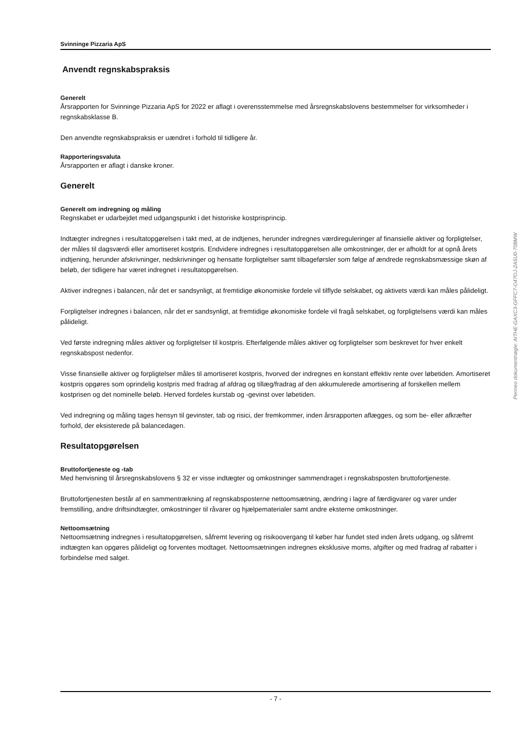Svinninge Pizzaria ApS
Anvendt regnskabspraksis
Generelt
Årsrapporten for Svinninge Pizzaria ApS for 2022 er aflagt i overensstemmelse med årsregnskabslovens bestemmelser for virksomheder i regnskabsklasse B.
Den anvendte regnskabspraksis er uændret i forhold til tidligere år.
Rapporteringsvaluta
Årsrapporten er aflagt i danske kroner.
Generelt
Generelt om indregning og måling
Regnskabet er udarbejdet med udgangspunkt i det historiske kostprisprincip.
Indtægter indregnes i resultatopgørelsen i takt med, at de indtjenes, herunder indregnes værdireguleringer af finansielle aktiver og forpligtelser, der måles til dagsværdi eller amortiseret kostpris. Endvidere indregnes i resultatopgørelsen alle omkostninger, der er afholdt for at opnå årets indtjening, herunder afskrivninger, nedskrivninger og hensatte forpligtelser samt tilbageførsler som følge af ændrede regnskabsmæssige skøn af beløb, der tidligere har været indregnet i resultatopgørelsen.
Aktiver indregnes i balancen, når det er sandsynligt, at fremtidige økonomiske fordele vil tilflyde selskabet, og aktivets værdi kan måles pålideligt.
Forpligtelser indregnes i balancen, når det er sandsynligt, at fremtidige økonomiske fordele vil fragå selskabet, og forpligtelsens værdi kan måles pålideligt.
Ved første indregning måles aktiver og forpligtelser til kostpris. Efterfølgende måles aktiver og forpligtelser som beskrevet for hver enkelt regnskabspost nedenfor.
Visse finansielle aktiver og forpligtelser måles til amortiseret kostpris, hvorved der indregnes en konstant effektiv rente over løbetiden. Amortiseret kostpris opgøres som oprindelig kostpris med fradrag af afdrag og tillæg/fradrag af den akkumulerede amortisering af forskellen mellem kostprisen og det nominelle beløb. Herved fordeles kurstab og -gevinst over løbetiden.
Ved indregning og måling tages hensyn til gevinster, tab og risici, der fremkommer, inden årsrapporten aflægges, og som be- eller afkræfter forhold, der eksisterede på balancedagen.
Resultatopgørelsen
Bruttofortjeneste og -tab
Med henvisning til årsregnskabslovens § 32 er visse indtægter og omkostninger sammendraget i regnskabsposten bruttofortjeneste.
Bruttofortjenesten består af en sammentrækning af regnskabsposterne nettoomsætning, ændring i lagre af færdigvarer og varer under fremstilling, andre driftsindtægter, omkostninger til råvarer og hjælpematerialer samt andre eksterne omkostninger.
Nettoomsætning
Nettoomsætning indregnes i resultatopgørelsen, såfremt levering og risikoovergang til køber har fundet sted inden årets udgang, og såfremt indtægten kan opgøres pålideligt og forventes modtaget. Nettoomsætningen indregnes eksklusive moms, afgifter og med fradrag af rabatter i forbindelse med salget.
Penneo dokumentnøgle: AITHE-GAXC3-GFFC7-O47OJ-ZA5U0-708MW
- 7 -